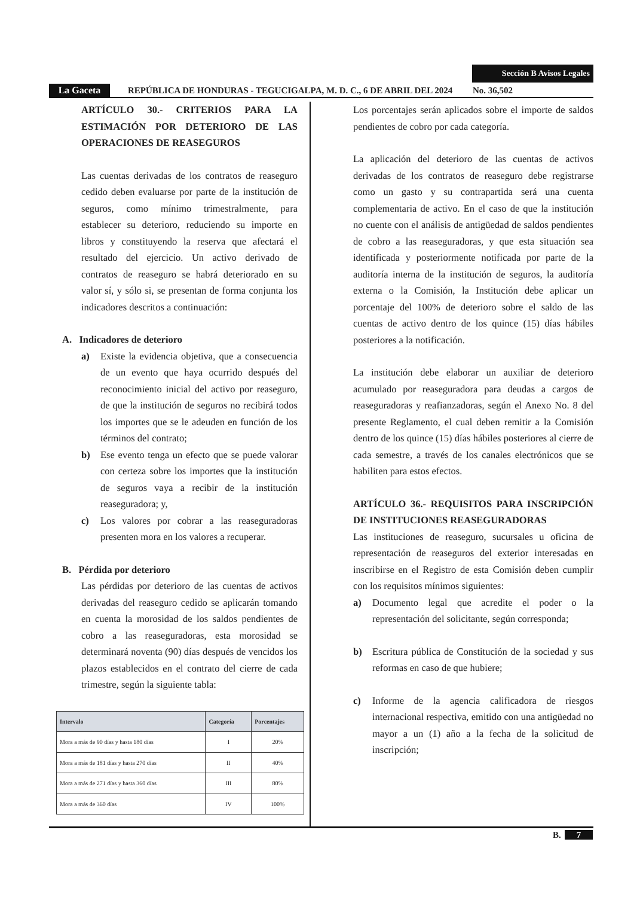Sección B Avisos Legales
La Gaceta REPÚBLICA DE HONDURAS - TEGUCIGALPA, M. D. C., 6 DE ABRIL DEL 2024 No. 36,502
ARTÍCULO 30.- CRITERIOS PARA LA ESTIMACIÓN POR DETERIORO DE LAS OPERACIONES DE REASEGUROS
Las cuentas derivadas de los contratos de reaseguro cedido deben evaluarse por parte de la institución de seguros, como mínimo trimestralmente, para establecer su deterioro, reduciendo su importe en libros y constituyendo la reserva que afectará el resultado del ejercicio. Un activo derivado de contratos de reaseguro se habrá deteriorado en su valor sí, y sólo si, se presentan de forma conjunta los indicadores descritos a continuación:
A. Indicadores de deterioro
a) Existe la evidencia objetiva, que a consecuencia de un evento que haya ocurrido después del reconocimiento inicial del activo por reaseguro, de que la institución de seguros no recibirá todos los importes que se le adeuden en función de los términos del contrato;
b) Ese evento tenga un efecto que se puede valorar con certeza sobre los importes que la institución de seguros vaya a recibir de la institución reaseguradora; y,
c) Los valores por cobrar a las reaseguradoras presenten mora en los valores a recuperar.
B. Pérdida por deterioro
Las pérdidas por deterioro de las cuentas de activos derivadas del reaseguro cedido se aplicarán tomando en cuenta la morosidad de los saldos pendientes de cobro a las reaseguradoras, esta morosidad se determinará noventa (90) días después de vencidos los plazos establecidos en el contrato del cierre de cada trimestre, según la siguiente tabla:
| Intervalo | Categoría | Porcentajes |
| --- | --- | --- |
| Mora a más de 90 días y hasta 180 días | I | 20% |
| Mora a más de 181 días y hasta 270 días | II | 40% |
| Mora a más de 271 días y hasta 360 días | III | 80% |
| Mora a más de 360 días | IV | 100% |
Los porcentajes serán aplicados sobre el importe de saldos pendientes de cobro por cada categoría.
La aplicación del deterioro de las cuentas de activos derivadas de los contratos de reaseguro debe registrarse como un gasto y su contrapartida será una cuenta complementaria de activo. En el caso de que la institución no cuente con el análisis de antigüedad de saldos pendientes de cobro a las reaseguradoras, y que esta situación sea identificada y posteriormente notificada por parte de la auditoría interna de la institución de seguros, la auditoría externa o la Comisión, la Institución debe aplicar un porcentaje del 100% de deterioro sobre el saldo de las cuentas de activo dentro de los quince (15) días hábiles posteriores a la notificación.
La institución debe elaborar un auxiliar de deterioro acumulado por reaseguradora para deudas a cargos de reaseguradoras y reafianzadoras, según el Anexo No. 8 del presente Reglamento, el cual deben remitir a la Comisión dentro de los quince (15) días hábiles posteriores al cierre de cada semestre, a través de los canales electrónicos que se habiliten para estos efectos.
ARTÍCULO 36.- REQUISITOS PARA INSCRIPCIÓN DE INSTITUCIONES REASEGURADORAS
Las instituciones de reaseguro, sucursales u oficina de representación de reaseguros del exterior interesadas en inscribirse en el Registro de esta Comisión deben cumplir con los requisitos mínimos siguientes:
a) Documento legal que acredite el poder o la representación del solicitante, según corresponda;
b) Escritura pública de Constitución de la sociedad y sus reformas en caso de que hubiere;
c) Informe de la agencia calificadora de riesgos internacional respectiva, emitido con una antigüedad no mayor a un (1) año a la fecha de la solicitud de inscripción;
B. 7